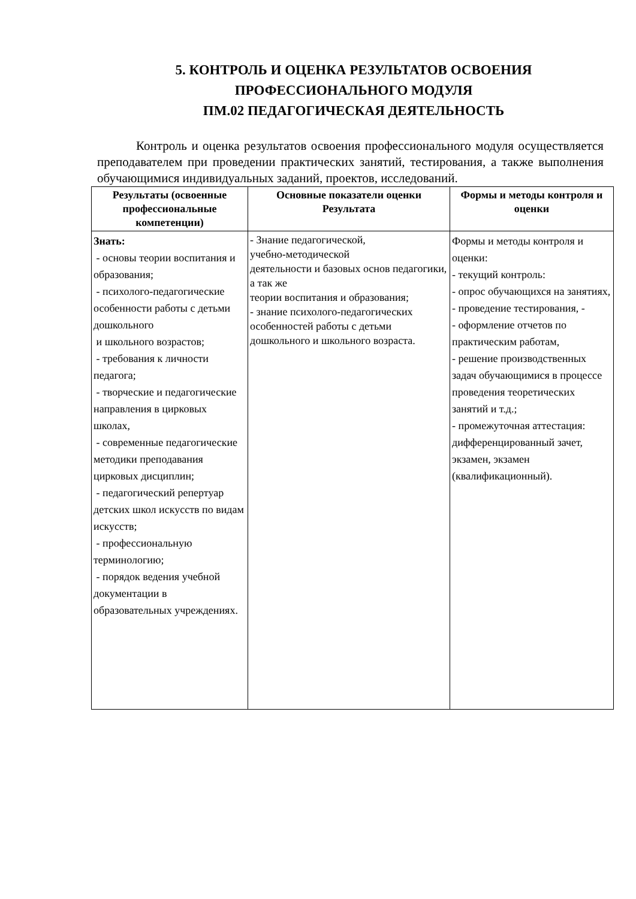5. КОНТРОЛЬ И ОЦЕНКА РЕЗУЛЬТАТОВ ОСВОЕНИЯ
ПРОФЕССИОНАЛЬНОГО МОДУЛЯ
ПМ.02 ПЕДАГОГИЧЕСКАЯ ДЕЯТЕЛЬНОСТЬ
Контроль и оценка результатов освоения профессионального модуля осуществляется преподавателем при проведении практических занятий, тестирования, а также выполнения обучающимися индивидуальных заданий, проектов, исследований.
| Результаты (освоенные профессиональные компетенции) | Основные показатели оценки Результата | Формы и методы контроля и оценки |
| --- | --- | --- |
| Знать: - основы теории воспитания и образования; - психолого-педагогические особенности работы с детьми дошкольного и школьного возрастов; - требования к личности педагога; - творческие и педагогические направления в цирковых школах, - современные педагогические методики преподавания цирковых дисциплин; - педагогический репертуар детских школ искусств по видам искусств; - профессиональную терминологию; - порядок ведения учебной документации в образовательных учреждениях. | - Знание педагогической, учебно-методической деятельности и базовых основ педагогики, а так же теории воспитания и образования; - знание психолого-педагогических особенностей работы с детьми дошкольного и школьного возраста. | Формы и методы контроля и оценки: - текущий контроль: - опрос обучающихся на занятиях, - проведение тестирования, - - оформление отчетов по практическим работам, - решение производственных задач обучающимися в процессе проведения теоретических занятий и т.д.; - промежуточная аттестация: дифференцированный зачет, экзамен, экзамен (квалификационный). |